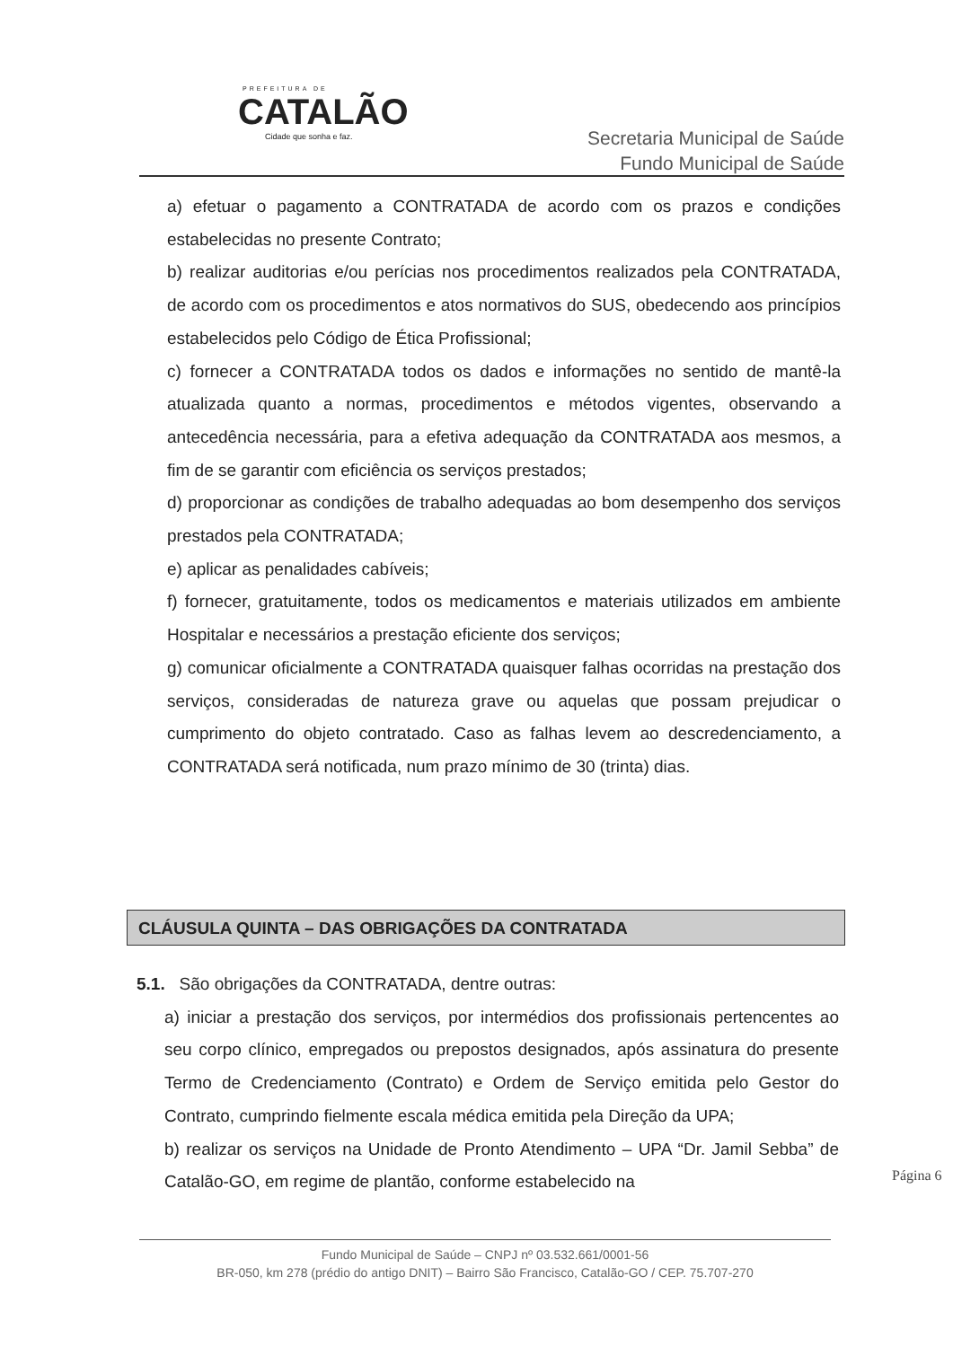PREFEITURA DE
CATALÃO
Cidade que sonha e faz.
Secretaria Municipal de Saúde
Fundo Municipal de Saúde
a) efetuar o pagamento a CONTRATADA de acordo com os prazos e condições estabelecidas no presente Contrato;
b) realizar auditorias e/ou perícias nos procedimentos realizados pela CONTRATADA, de acordo com os procedimentos e atos normativos do SUS, obedecendo aos princípios estabelecidos pelo Código de Ética Profissional;
c) fornecer a CONTRATADA todos os dados e informações no sentido de mantê-la atualizada quanto a normas, procedimentos e métodos vigentes, observando a antecedência necessária, para a efetiva adequação da CONTRATADA aos mesmos, a fim de se garantir com eficiência os serviços prestados;
d) proporcionar as condições de trabalho adequadas ao bom desempenho dos serviços prestados pela CONTRATADA;
e) aplicar as penalidades cabíveis;
f) fornecer, gratuitamente, todos os medicamentos e materiais utilizados em ambiente Hospitalar e necessários a prestação eficiente dos serviços;
g) comunicar oficialmente a CONTRATADA quaisquer falhas ocorridas na prestação dos serviços, consideradas de natureza grave ou aquelas que possam prejudicar o cumprimento do objeto contratado. Caso as falhas levem ao descredenciamento, a CONTRATADA será notificada, num prazo mínimo de 30 (trinta) dias.
CLÁUSULA QUINTA – DAS OBRIGAÇÕES DA CONTRATADA
5.1. São obrigações da CONTRATADA, dentre outras:
a) iniciar a prestação dos serviços, por intermédios dos profissionais pertencentes ao seu corpo clínico, empregados ou prepostos designados, após assinatura do presente Termo de Credenciamento (Contrato) e Ordem de Serviço emitida pelo Gestor do Contrato, cumprindo fielmente escala médica emitida pela Direção da UPA;
b) realizar os serviços na Unidade de Pronto Atendimento – UPA “Dr. Jamil Sebba” de Catalão-GO, em regime de plantão, conforme estabelecido na
Página 6
Fundo Municipal de Saúde – CNPJ nº 03.532.661/0001-56
BR-050, km 278 (prédio do antigo DNIT) – Bairro São Francisco, Catalão-GO / CEP. 75.707-270